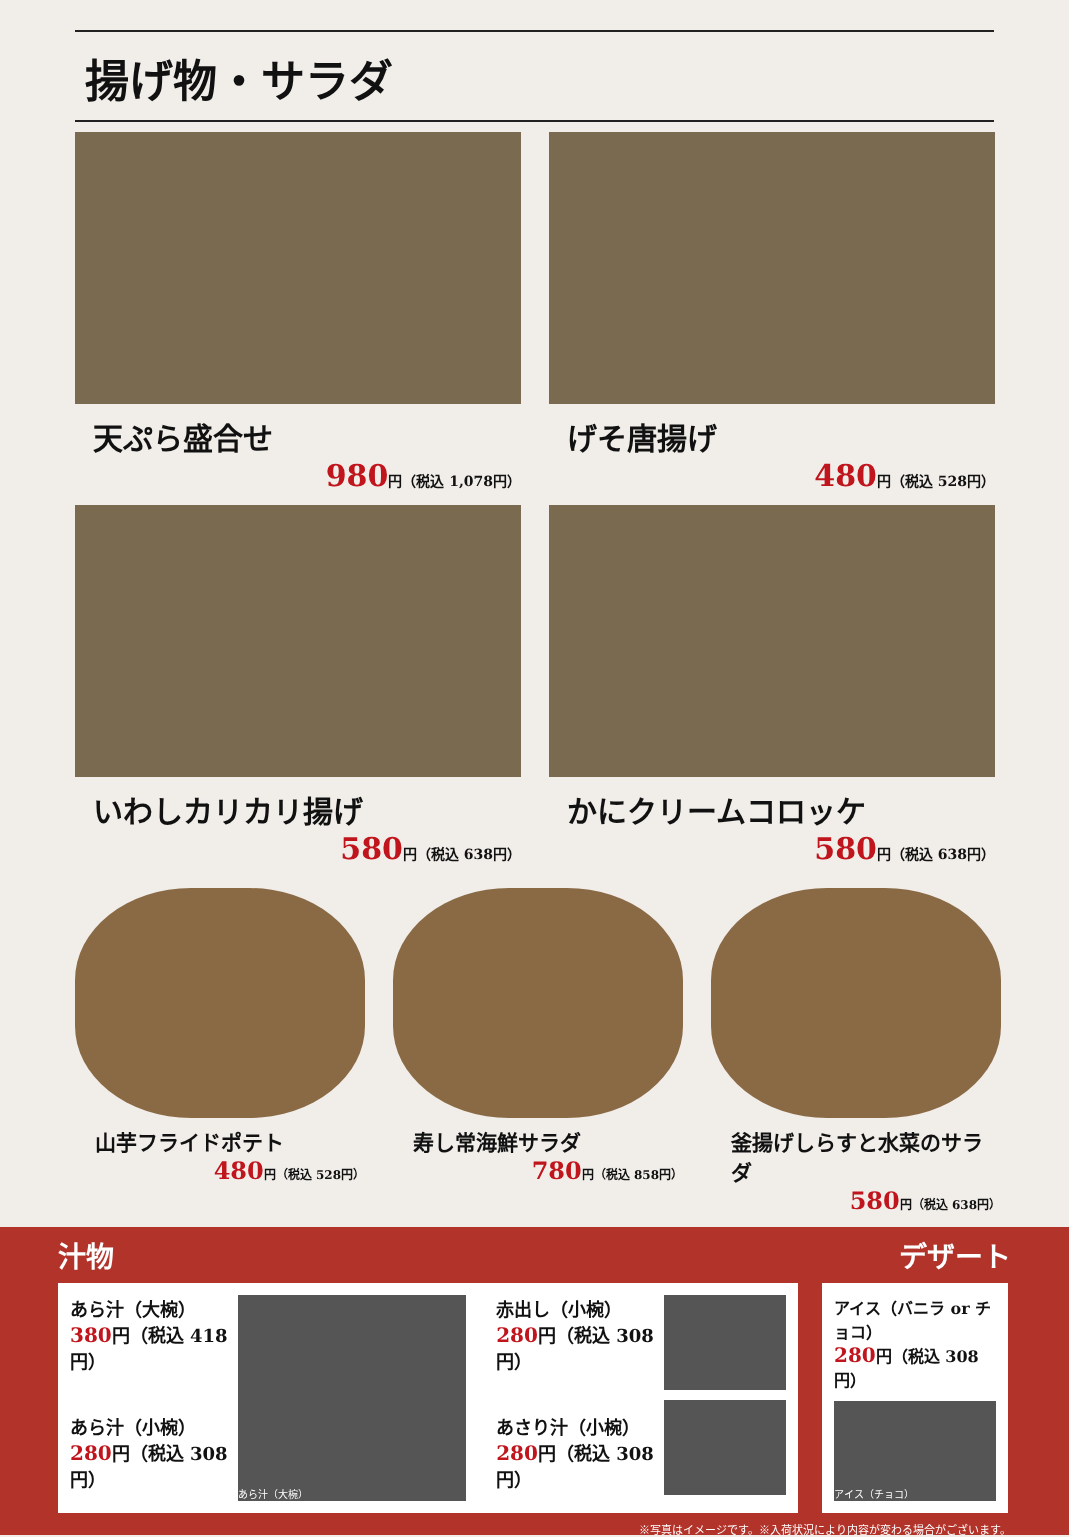揚げ物・サラダ
天ぷら盛合せ
980円（税込 1,078円）
げそ唐揚げ
480円（税込 528円）
いわしカリカリ揚げ
580円（税込 638円）
かにクリームコロッケ
580円（税込 638円）
山芋フライドポテト
480円（税込 528円）
寿し常海鮮サラダ
780円（税込 858円）
釜揚げしらすと水菜のサラダ
580円（税込 638円）
汁物 デザート
あら汁（大椀）
380円（税込 418円）
あら汁（小椀）
280円（税込 308円）
あら汁（大椀）
赤出し（小椀）
280円（税込 308円）
あさり汁（小椀）
280円（税込 308円）
アイス（バニラ or チョコ）
280円（税込 308円）
アイス（チョコ）
※写真はイメージです。※入荷状況により内容が変わる場合がございます。